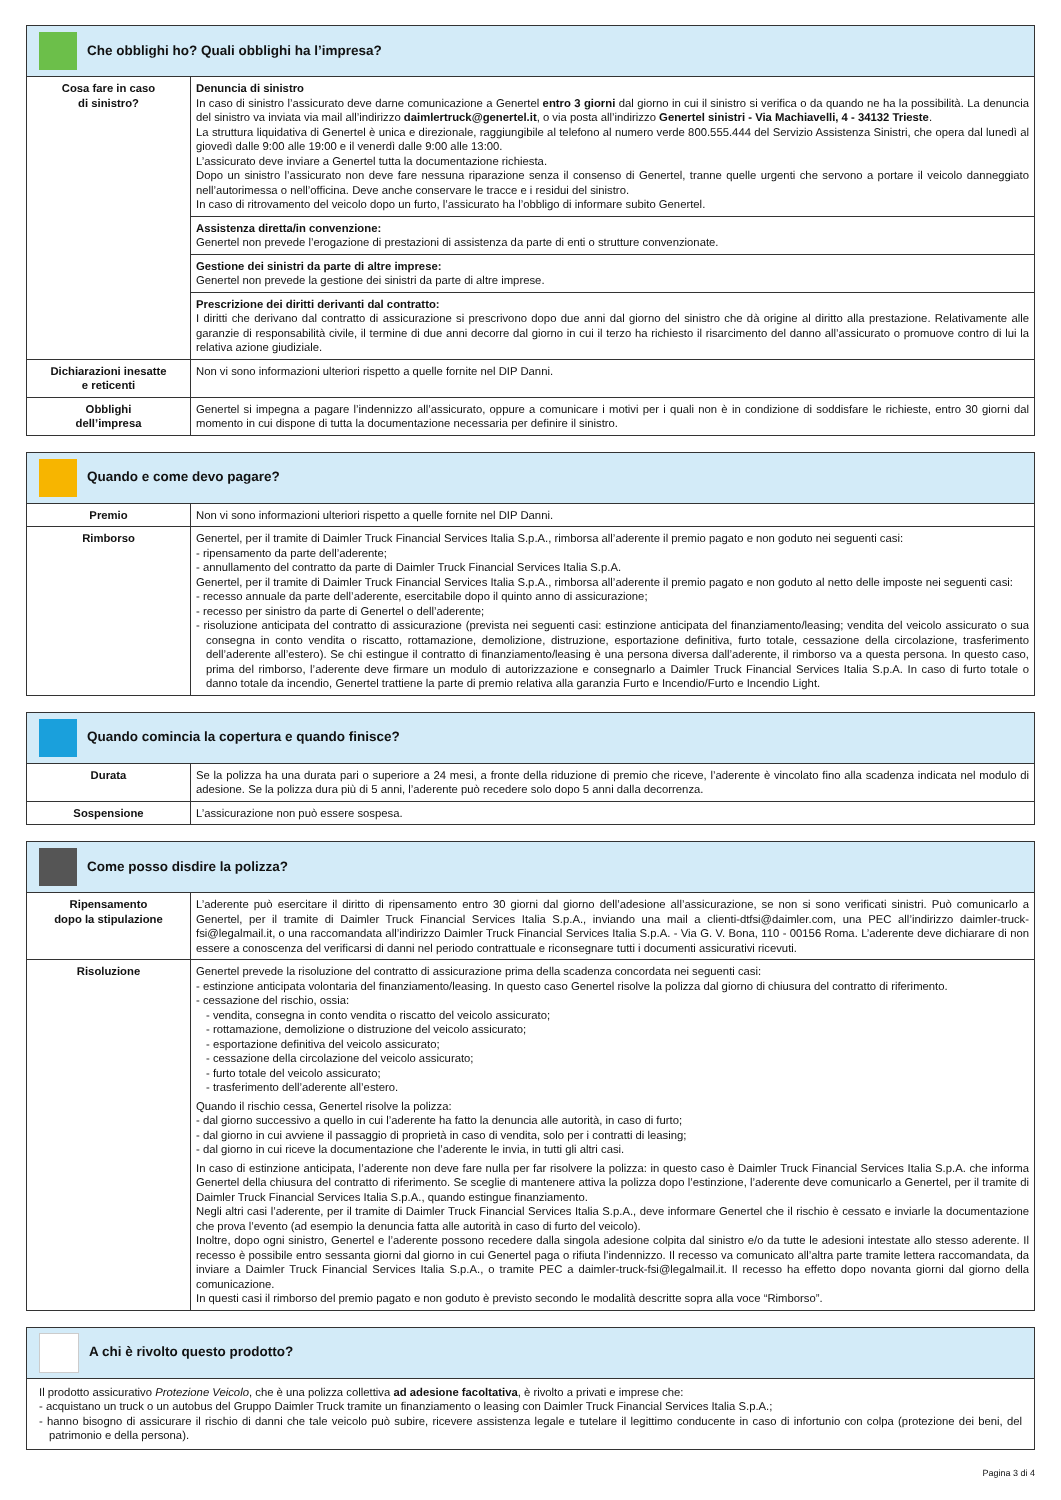Che obblighi ho? Quali obblighi ha l’impresa?
| Cosa fare in caso di sinistro? | Denuncia di sinistro In caso di sinistro l’assicurato deve darne comunicazione a Genertel entro 3 giorni dal giorno in cui il sinistro si verifica o da quando ne ha la possibilità. La denuncia del sinistro va inviata via mail all’indirizzo daimlertruck@genertel.it , o via posta all’indirizzo Genertel sinistri - Via Machiavelli, 4 - 34132 Trieste . La struttura liquidativa di Genertel è unica e direzionale, raggiungibile al telefono al numero verde 800.555.444 del Servizio Assistenza Sinistri, che opera dal lunedì al giovedì dalle 9:00 alle 19:00 e il venerdì dalle 9:00 alle 13:00. L’assicurato deve inviare a Genertel tutta la documentazione richiesta. Dopo un sinistro l’assicurato non deve fare nessuna riparazione senza il consenso di Genertel, tranne quelle urgenti che servono a portare il veicolo danneggiato nell’autorimessa o nell’officina. Deve anche conservare le tracce e i residui del sinistro. In caso di ritrovamento del veicolo dopo un furto, l’assicurato ha l’obbligo di informare subito Genertel. |
| | Assistenza diretta/in convenzione: Genertel non prevede l’erogazione di prestazioni di assistenza da parte di enti o strutture convenzionate. |
| | Gestione dei sinistri da parte di altre imprese: Genertel non prevede la gestione dei sinistri da parte di altre imprese. |
| | Prescrizione dei diritti derivanti dal contratto: I diritti che derivano dal contratto di assicurazione si prescrivono dopo due anni dal giorno del sinistro che dà origine al diritto alla prestazione. Relativamente alle garanzie di responsabilità civile, il termine di due anni decorre dal giorno in cui il terzo ha richiesto il risarcimento del danno all’assicurato o promuove contro di lui la relativa azione giudiziale. |
| Dichiarazioni inesatte e reticenti | Non vi sono informazioni ulteriori rispetto a quelle fornite nel DIP Danni. |
| Obblighi dell’impresa | Genertel si impegna a pagare l’indennizzo all’assicurato, oppure a comunicare i motivi per i quali non è in condizione di soddisfare le richieste, entro 30 giorni dal momento in cui dispone di tutta la documentazione necessaria per definire il sinistro. |
Quando e come devo pagare?
| Premio | Non vi sono informazioni ulteriori rispetto a quelle fornite nel DIP Danni. |
| Rimborso | Genertel, per il tramite di Daimler Truck Financial Services Italia S.p.A., rimborsa all’aderente il premio pagato e non goduto nei seguenti casi: - ripensamento da parte dell’aderente; - annullamento del contratto da parte di Daimler Truck Financial Services Italia S.p.A. Genertel, per il tramite di Daimler Truck Financial Services Italia S.p.A., rimborsa all’aderente il premio pagato e non goduto al netto delle imposte nei seguenti casi: - recesso annuale da parte dell’aderente, esercitabile dopo il quinto anno di assicurazione; - recesso per sinistro da parte di Genertel o dell’aderente; - risoluzione anticipata del contratto di assicurazione (prevista nei seguenti casi: estinzione anticipata del finanziamento/leasing; vendita del veicolo assicurato o sua consegna in conto vendita o riscatto, rottamazione, demolizione, distruzione, esportazione definitiva, furto totale, cessazione della circolazione, trasferimento dell’aderente all’estero). Se chi estingue il contratto di finanziamento/leasing è una persona diversa dall’aderente, il rimborso va a questa persona. In questo caso, prima del rimborso, l’aderente deve firmare un modulo di autorizzazione e consegnarlo a Daimler Truck Financial Services Italia S.p.A. In caso di furto totale o danno totale da incendio, Genertel trattiene la parte di premio relativa alla garanzia Furto e Incendio/Furto e Incendio Light. |
Quando comincia la copertura e quando finisce?
| Durata | Se la polizza ha una durata pari o superiore a 24 mesi, a fronte della riduzione di premio che riceve, l’aderente è vincolato fino alla scadenza indicata nel modulo di adesione. Se la polizza dura più di 5 anni, l’aderente può recedere solo dopo 5 anni dalla decorrenza. |
| Sospensione | L’assicurazione non può essere sospesa. |
Come posso disdire la polizza?
| Ripensamento dopo la stipulazione | L’aderente può esercitare il diritto di ripensamento entro 30 giorni dal giorno dell’adesione all’assicurazione, se non si sono verificati sinistri. Può comunicarlo a Genertel, per il tramite di Daimler Truck Financial Services Italia S.p.A., inviando una mail a clienti-dtfsi@daimler.com, una PEC all’indirizzo daimler-truck-fsi@legalmail.it, o una raccomandata all’indirizzo Daimler Truck Financial Services Italia S.p.A. - Via G. V. Bona, 110 - 00156 Roma. L’aderente deve dichiarare di non essere a conoscenza del verificarsi di danni nel periodo contrattuale e riconsegnare tutti i documenti assicurativi ricevuti. |
| Risoluzione | Genertel prevede la risoluzione del contratto di assicurazione prima della scadenza concordata nei seguenti casi: - estinzione anticipata volontaria del finanziamento/leasing. In questo caso Genertel risolve la polizza dal giorno di chiusura del contratto di riferimento. - cessazione del rischio, ossia: - vendita, consegna in conto vendita o riscatto del veicolo assicurato; - rottamazione, demolizione o distruzione del veicolo assicurato; - esportazione definitiva del veicolo assicurato; - cessazione della circolazione del veicolo assicurato; - furto totale del veicolo assicurato; - trasferimento dell’aderente all’estero. Quando il rischio cessa, Genertel risolve la polizza: - dal giorno successivo a quello in cui l’aderente ha fatto la denuncia alle autorità, in caso di furto; - dal giorno in cui avviene il passaggio di proprietà in caso di vendita, solo per i contratti di leasing; - dal giorno in cui riceve la documentazione che l’aderente le invia, in tutti gli altri casi. In caso di estinzione anticipata, l’aderente non deve fare nulla per far risolvere la polizza: in questo caso è Daimler Truck Financial Services Italia S.p.A. che informa Genertel della chiusura del contratto di riferimento. Se sceglie di mantenere attiva la polizza dopo l’estinzione, l’aderente deve comunicarlo a Genertel, per il tramite di Daimler Truck Financial Services Italia S.p.A., quando estingue finanziamento. Negli altri casi l’aderente, per il tramite di Daimler Truck Financial Services Italia S.p.A., deve informare Genertel che il rischio è cessato e inviarle la documentazione che prova l’evento (ad esempio la denuncia fatta alle autorità in caso di furto del veicolo). Inoltre, dopo ogni sinistro, Genertel e l’aderente possono recedere dalla singola adesione colpita dal sinistro e/o da tutte le adesioni intestate allo stesso aderente. Il recesso è possibile entro sessanta giorni dal giorno in cui Genertel paga o rifiuta l’indennizzo. Il recesso va comunicato all’altra parte tramite lettera raccomandata, da inviare a Daimler Truck Financial Services Italia S.p.A., o tramite PEC a daimler-truck-fsi@legalmail.it. Il recesso ha effetto dopo novanta giorni dal giorno della comunicazione. In questi casi il rimborso del premio pagato e non goduto è previsto secondo le modalità descritte sopra alla voce “Rimborso”. |
A chi è rivolto questo prodotto?
Il prodotto assicurativo Protezione Veicolo, che è una polizza collettiva ad adesione facoltativa, è rivolto a privati e imprese che:
- acquistano un truck o un autobus del Gruppo Daimler Truck tramite un finanziamento o leasing con Daimler Truck Financial Services Italia S.p.A.;
- hanno bisogno di assicurare il rischio di danni che tale veicolo può subire, ricevere assistenza legale e tutelare il legittimo conducente in caso di infortunio con colpa (protezione dei beni, del patrimonio e della persona).
Pagina 3 di 4